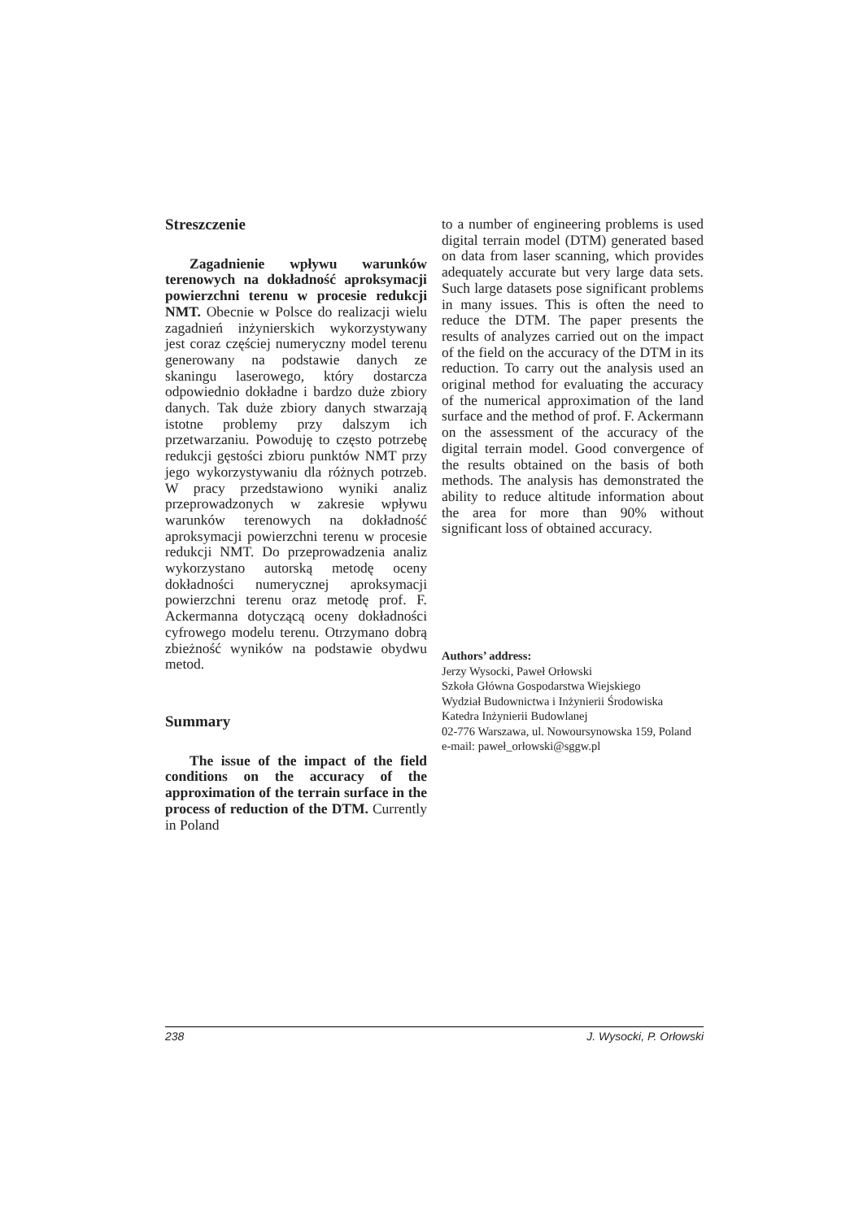Streszczenie
Zagadnienie wpływu warunków terenowych na dokładność aproksymacji powierzchni terenu w procesie redukcji NMT. Obecnie w Polsce do realizacji wielu zagadnień inżynierskich wykorzystywany jest coraz częściej numeryczny model terenu generowany na podstawie danych ze skaningu laserowego, który dostarcza odpowiednio dokładne i bardzo duże zbiory danych. Tak duże zbiory danych stwarzają istotne problemy przy dalszym ich przetwarzaniu. Powoduję to często potrzebę redukcji gęstości zbioru punktów NMT przy jego wykorzystywaniu dla różnych potrzeb. W pracy przedstawiono wyniki analiz przeprowadzonych w zakresie wpływu warunków terenowych na dokładność aproksymacji powierzchni terenu w procesie redukcji NMT. Do przeprowadzenia analiz wykorzystano autorską metodę oceny dokładności numerycznej aproksymacji powierzchni terenu oraz metodę prof. F. Ackermanna dotyczącą oceny dokładności cyfrowego modelu terenu. Otrzymano dobrą zbieżność wyników na podstawie obydwu metod.
Summary
The issue of the impact of the field conditions on the accuracy of the approximation of the terrain surface in the process of reduction of the DTM. Currently in Poland
to a number of engineering problems is used digital terrain model (DTM) generated based on data from laser scanning, which provides adequately accurate but very large data sets. Such large datasets pose significant problems in many issues. This is often the need to reduce the DTM. The paper presents the results of analyzes carried out on the impact of the field on the accuracy of the DTM in its reduction. To carry out the analysis used an original method for evaluating the accuracy of the numerical approximation of the land surface and the method of prof. F. Ackermann on the assessment of the accuracy of the digital terrain model. Good convergence of the results obtained on the basis of both methods. The analysis has demonstrated the ability to reduce altitude information about the area for more than 90% without significant loss of obtained accuracy.
Authors’ address:
Jerzy Wysocki, Paweł Orłowski
Szkoła Główna Gospodarstwa Wiejskiego
Wydział Budownictwa i Inżynierii Środowiska
Katedra Inżynierii Budowlanej
02-776 Warszawa, ul. Nowoursynowska 159, Poland
e-mail: paweł_orłowski@sggw.pl
238 J. Wysocki, P. Orłowski